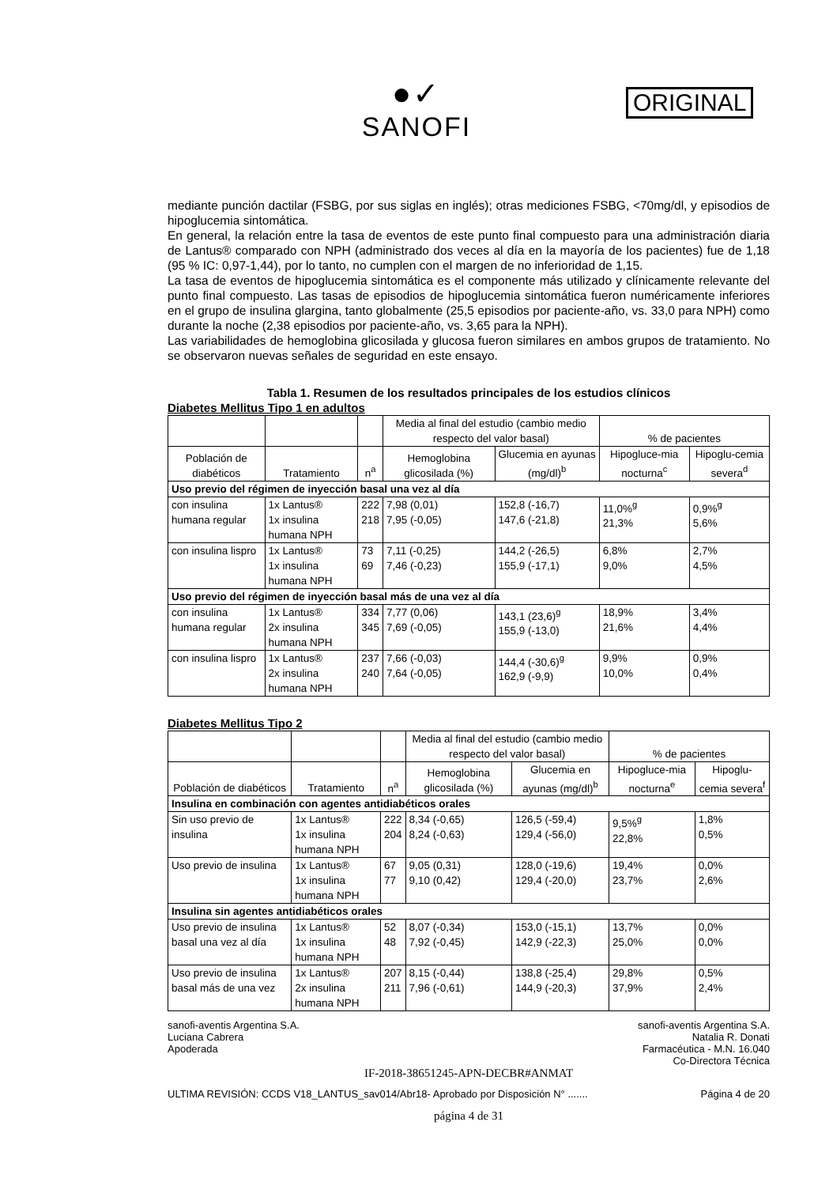●✓
SANOFI
ORIGINAL
mediante punción dactilar (FSBG, por sus siglas en inglés); otras mediciones FSBG, <70mg/dl, y episodios de hipoglucemia sintomática.
En general, la relación entre la tasa de eventos de este punto final compuesto para una administración diaria de Lantus® comparado con NPH (administrado dos veces al día en la mayoría de los pacientes) fue de 1,18 (95 % IC: 0,97-1,44), por lo tanto, no cumplen con el margen de no inferioridad de 1,15.
La tasa de eventos de hipoglucemia sintomática es el componente más utilizado y clínicamente relevante del punto final compuesto. Las tasas de episodios de hipoglucemia sintomática fueron numéricamente inferiores en el grupo de insulina glargina, tanto globalmente (25,5 episodios por paciente-año, vs. 33,0 para NPH) como durante la noche (2,38 episodios por paciente-año, vs. 3,65 para la NPH).
Las variabilidades de hemoglobina glicosilada y glucosa fueron similares en ambos grupos de tratamiento. No se observaron nuevas señales de seguridad en este ensayo.
Tabla 1. Resumen de los resultados principales de los estudios clínicos
Diabetes Mellitus Tipo 1 en adultos
| | | | Media al final del estudio (cambio medio respecto del valor basal) | | % de pacientes | |
| --- | --- | --- | --- | --- | --- | --- |
| Población de diabéticos | Tratamiento | n<sup>a</sup> | Hemoglobina glicosilada (%) | Glucemia en ayunas (mg/dl)<sup>b</sup> | Hipogluce-mia nocturna<sup>c</sup> | Hipoglu-cemia severa<sup>d</sup> |
| Uso previo del régimen de inyección basal una vez al día | | | | | | |
| con insulina humana regular | 1x Lantus® 1x insulina humana NPH | 222 218 | 7,98 (0,01) 7,95 (-0,05) | 152,8 (-16,7) 147,6 (-21,8) | 11,0%<sup>g</sup> 21,3% | 0,9%<sup>g</sup> 5,6% |
| con insulina lispro | 1x Lantus® 1x insulina humana NPH | 73 69 | 7,11 (-0,25) 7,46 (-0,23) | 144,2 (-26,5) 155,9 (-17,1) | 6,8% 9,0% | 2,7% 4,5% |
| Uso previo del régimen de inyección basal más de una vez al día | | | | | | |
| con insulina humana regular | 1x Lantus® 2x insulina humana NPH | 334 345 | 7,77 (0,06) 7,69 (-0,05) | 143,1 (23,6)<sup>g</sup> 155,9 (-13,0) | 18,9% 21,6% | 3,4% 4,4% |
| con insulina lispro | 1x Lantus® 2x insulina humana NPH | 237 240 | 7,66 (-0,03) 7,64 (-0,05) | 144,4 (-30,6)<sup>g</sup> 162,9 (-9,9) | 9,9% 10,0% | 0,9% 0,4% |
Diabetes Mellitus Tipo 2
| | | | Media al final del estudio (cambio medio respecto del valor basal) | | % de pacientes | |
| --- | --- | --- | --- | --- | --- | --- |
| Población de diabéticos | Tratamiento | n<sup>a</sup> | Hemoglobina glicosilada (%) | Glucemia en ayunas (mg/dl)<sup>b</sup> | Hipogluce-mia nocturna<sup>e</sup> | Hipoglu-cemia severa<sup>f</sup> |
| Insulina en combinación con agentes antidiabéticos orales | | | | | | |
| Sin uso previo de insulina | 1x Lantus® 1x insulina humana NPH | 222 204 | 8,34 (-0,65) 8,24 (-0,63) | 126,5 (-59,4) 129,4 (-56,0) | 9,5%<sup>g</sup> 22,8% | 1,8% 0,5% |
| Uso previo de insulina | 1x Lantus® 1x insulina humana NPH | 67 77 | 9,05 (0,31) 9,10 (0,42) | 128,0 (-19,6) 129,4 (-20,0) | 19,4% 23,7% | 0,0% 2,6% |
| Insulina sin agentes antidiabéticos orales | | | | | | |
| Uso previo de insulina basal una vez al día | 1x Lantus® 1x insulina humana NPH | 52 48 | 8,07 (-0,34) 7,92 (-0,45) | 153,0 (-15,1) 142,9 (-22,3) | 13,7% 25,0% | 0,0% 0,0% |
| Uso previo de insulina basal más de una vez | 1x Lantus® 2x insulina humana NPH | 207 211 | 8,15 (-0,44) 7,96 (-0,61) | 138,8 (-25,4) 144,9 (-20,3) | 29,8% 37,9% | 0,5% 2,4% |
sanofi-aventis Argentina S.A.
Luciana Cabrera
Apoderada sanofi-aventis Argentina S.A.
Natalia R. Donati
Farmacéutica - M.N. 16.040
Co-Directora Técnica
IF-2018-38651245-APN-DECBR#ANMAT
ULTIMA REVISIÓN: CCDS V18_LANTUS_sav014/Abr18- Aprobado por Disposición N° ....... Página 4 de 20
página 4 de 31